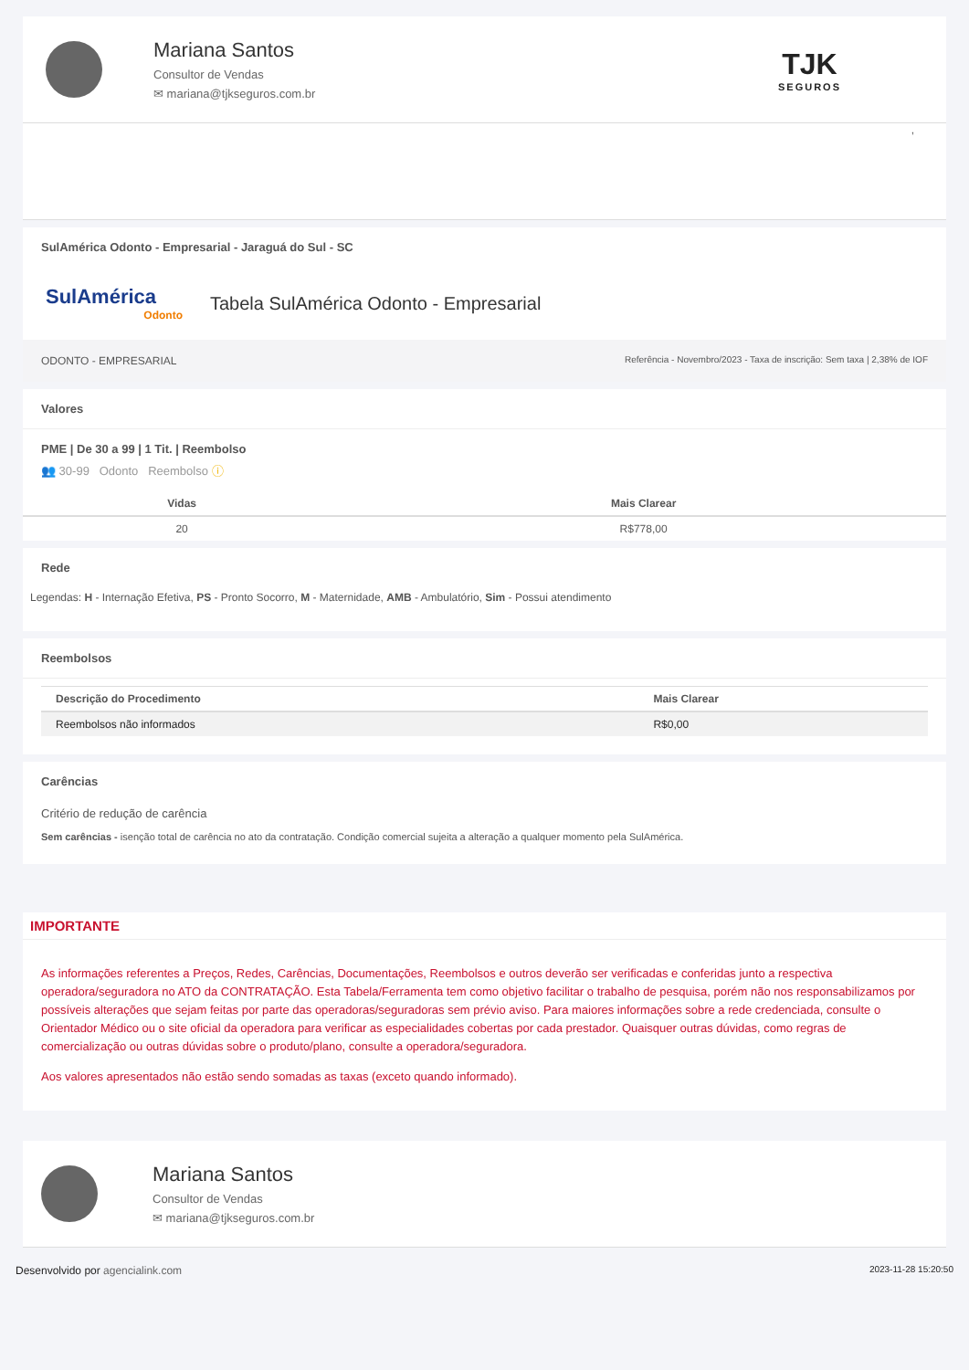Mariana Santos
Consultor de Vendas
✉ mariana@tjkseguros.com.br
TJK
SEGUROS
,
SulAmérica Odonto - Empresarial - Jaraguá do Sul - SC
SulAmérica
Odonto
Tabela SulAmérica Odonto - Empresarial
ODONTO - EMPRESARIAL Referência - Novembro/2023 - Taxa de inscrição: Sem taxa | 2,38% de IOF
Valores
PME | De 30 a 99 | 1 Tit. | Reembolso
👥 30-99 Odonto Reembolso ⓘ
| Vidas | Mais Clarear |
| --- | --- |
| 20 | R$778,00 |
Rede
Legendas: H - Internação Efetiva, PS - Pronto Socorro, M - Maternidade, AMB - Ambulatório, Sim - Possui atendimento
Reembolsos
| Descrição do Procedimento | Mais Clarear |
| --- | --- |
| Reembolsos não informados | R$0,00 |
Carências
Critério de redução de carência
Sem carências - isenção total de carência no ato da contratação. Condição comercial sujeita a alteração a qualquer momento pela SulAmérica.
IMPORTANTE
As informações referentes a Preços, Redes, Carências, Documentações, Reembolsos e outros deverão ser verificadas e conferidas junto a respectiva operadora/seguradora no ATO da CONTRATAÇÃO. Esta Tabela/Ferramenta tem como objetivo facilitar o trabalho de pesquisa, porém não nos responsabilizamos por possíveis alterações que sejam feitas por parte das operadoras/seguradoras sem prévio aviso. Para maiores informações sobre a rede credenciada, consulte o Orientador Médico ou o site oficial da operadora para verificar as especialidades cobertas por cada prestador. Quaisquer outras dúvidas, como regras de comercialização ou outras dúvidas sobre o produto/plano, consulte a operadora/seguradora.
Aos valores apresentados não estão sendo somadas as taxas (exceto quando informado).
Mariana Santos
Consultor de Vendas
✉ mariana@tjkseguros.com.br
Desenvolvido por agencialink.com 2023-11-28 15:20:50